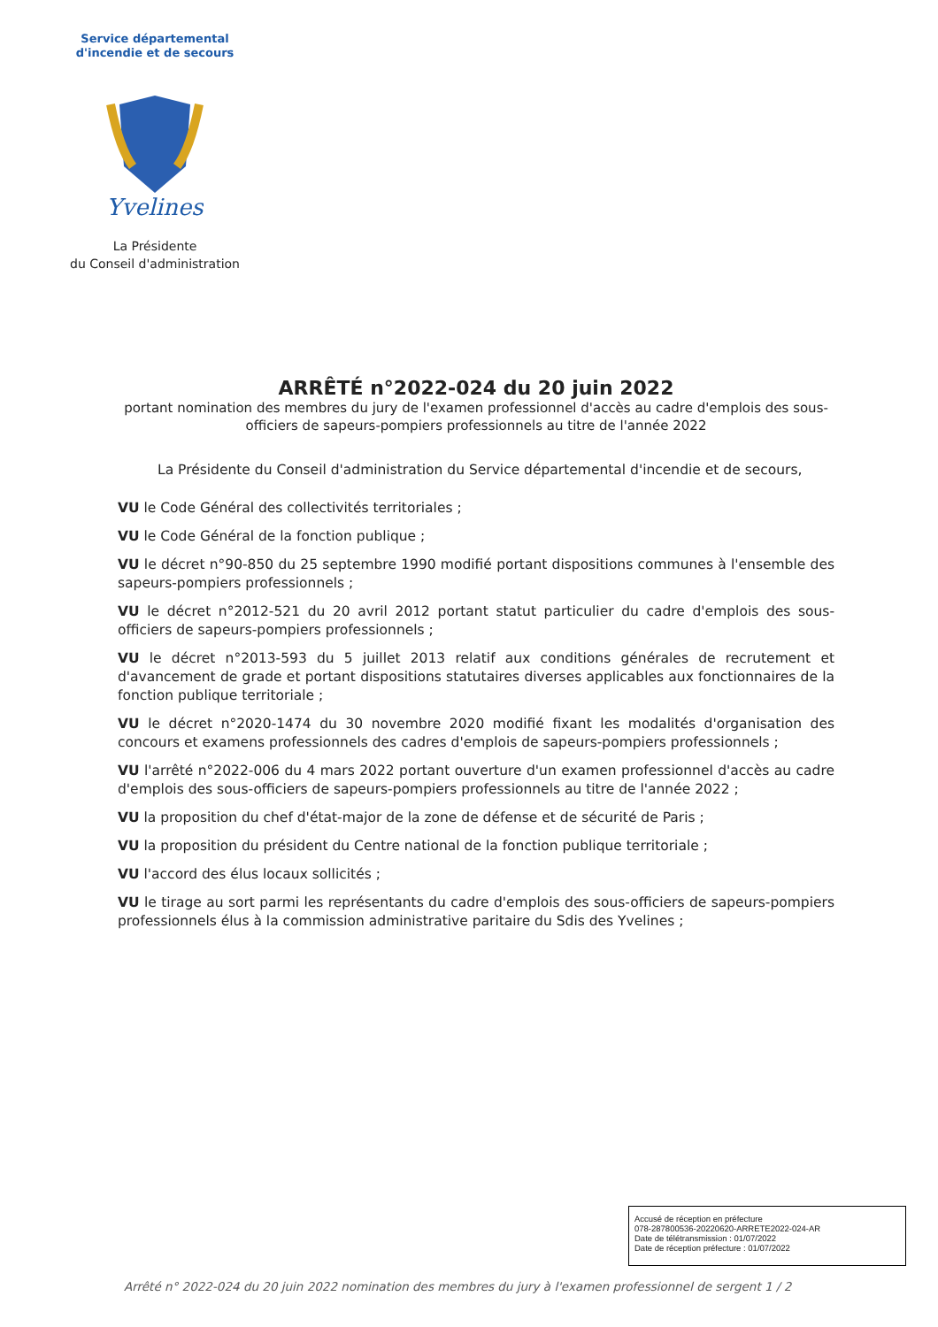Service départemental
d'incendie et de secours
Yvelines
La Présidente
du Conseil d'administration
ARRÊTÉ n°2022-024 du 20 juin 2022
portant nomination des membres du jury de l'examen professionnel d'accès au cadre d'emplois des sous-officiers de sapeurs-pompiers professionnels au titre de l'année 2022
La Présidente du Conseil d'administration du Service départemental d'incendie et de secours,
VU le Code Général des collectivités territoriales ;
VU le Code Général de la fonction publique ;
VU le décret n°90-850 du 25 septembre 1990 modifié portant dispositions communes à l'ensemble des sapeurs-pompiers professionnels ;
VU le décret n°2012-521 du 20 avril 2012 portant statut particulier du cadre d'emplois des sous-officiers de sapeurs-pompiers professionnels ;
VU le décret n°2013-593 du 5 juillet 2013 relatif aux conditions générales de recrutement et d'avancement de grade et portant dispositions statutaires diverses applicables aux fonctionnaires de la fonction publique territoriale ;
VU le décret n°2020-1474 du 30 novembre 2020 modifié fixant les modalités d'organisation des concours et examens professionnels des cadres d'emplois de sapeurs-pompiers professionnels ;
VU l'arrêté n°2022-006 du 4 mars 2022 portant ouverture d'un examen professionnel d'accès au cadre d'emplois des sous-officiers de sapeurs-pompiers professionnels au titre de l'année 2022 ;
VU la proposition du chef d'état-major de la zone de défense et de sécurité de Paris ;
VU la proposition du président du Centre national de la fonction publique territoriale ;
VU l'accord des élus locaux sollicités ;
VU le tirage au sort parmi les représentants du cadre d'emplois des sous-officiers de sapeurs-pompiers professionnels élus à la commission administrative paritaire du Sdis des Yvelines ;
Accusé de réception en préfecture
078-287800536-20220620-ARRETE2022-024-AR
Date de télétransmission : 01/07/2022
Date de réception préfecture : 01/07/2022
Arrêté n° 2022-024 du 20 juin 2022 nomination des membres du jury à l'examen professionnel de sergent 1 / 2